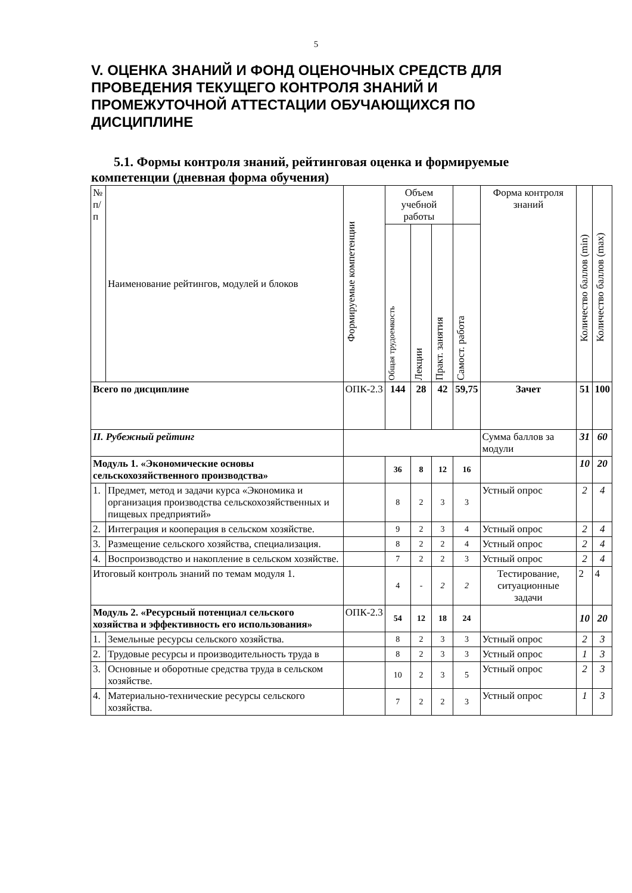5
V. ОЦЕНКА ЗНАНИЙ И ФОНД ОЦЕНОЧНЫХ СРЕДСТВ ДЛЯ ПРОВЕДЕНИЯ ТЕКУЩЕГО КОНТРОЛЯ ЗНАНИЙ И ПРОМЕЖУТОЧНОЙ АТТЕСТАЦИИ ОБУЧАЮЩИХСЯ ПО ДИСЦИПЛИНЕ
5.1. Формы контроля знаний, рейтинговая оценка и формируемые компетенции (дневная форма обучения)
| № п/п | Наименование рейтингов, модулей и блоков | Формируемые компетенции | Объем учебной работы | | | | Форма контроля знаний | Количество баллов (min) | Количество баллов (max) |
| --- | --- | --- | --- | --- | --- | --- | --- | --- | --- |
| | | | Общая трудоемкость | Лекции | Практ. занятия | Самост. работа | | | |
| Всего по дисциплине | | ОПК-2.3 | 144 | 28 | 42 | 59,75 | Зачет | 51 | 100 |
| II. Рубежный рейтинг | | | | | | | Сумма баллов за модули | 31 | 60 |
| Модуль 1. «Экономические основы сельскохозяйственного производства» | | | 36 | 8 | 12 | 16 | | 10 | 20 |
| 1. | Предмет, метод и задачи курса «Экономика и организация производства сельскохозяйственных и пищевых предприятий» | | 8 | 2 | 3 | 3 | Устный опрос | 2 | 4 |
| 2. | Интеграция и кооперация в сельском хозяйстве. | | 9 | 2 | 3 | 4 | Устный опрос | 2 | 4 |
| 3. | Размещение сельского хозяйства, специализация. | | 8 | 2 | 2 | 4 | Устный опрос | 2 | 4 |
| 4. | Воспроизводство и накопление в сельском хозяйстве. | | 7 | 2 | 2 | 3 | Устный опрос | 2 | 4 |
| Итоговый контроль знаний по темам модуля 1. | | | 4 | - | 2 | 2 | Тестирование, ситуационные задачи | 2 | 4 |
| Модуль 2. «Ресурсный потенциал сельского хозяйства и эффективность его использования» | | ОПК-2.3 | 54 | 12 | 18 | 24 | | 10 | 20 |
| 1. | Земельные ресурсы сельского хозяйства. | | 8 | 2 | 3 | 3 | Устный опрос | 2 | 3 |
| 2. | Трудовые ресурсы и производительность труда в | | 8 | 2 | 3 | 3 | Устный опрос | 1 | 3 |
| 3. | Основные и оборотные средства труда в сельском хозяйстве. | | 10 | 2 | 3 | 5 | Устный опрос | 2 | 3 |
| 4. | Материально-технические ресурсы сельского хозяйства. | | 7 | 2 | 2 | 3 | Устный опрос | 1 | 3 |